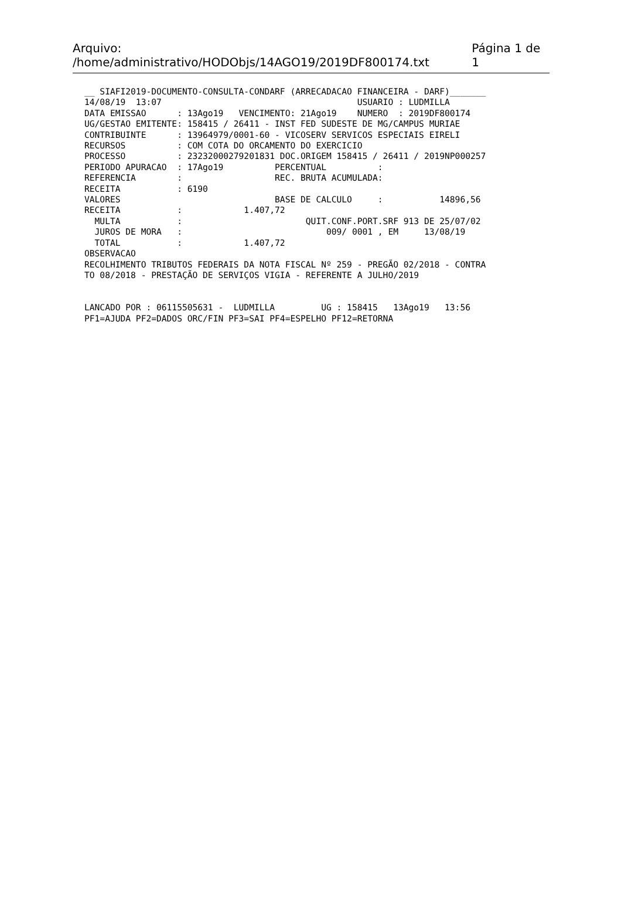Arquivo: /home/administrativo/HODObjs/14AGO19/2019DF800174.txt Página 1 de 1
__ SIAFI2019-DOCUMENTO-CONSULTA-CONDARF (ARRECADACAO FINANCEIRA - DARF)_______
14/08/19  13:07                                      USUARIO : LUDMILLA
DATA EMISSAO      : 13Ago19   VENCIMENTO: 21Ago19    NUMERO  : 2019DF800174
UG/GESTAO EMITENTE: 158415 / 26411 - INST FED SUDESTE DE MG/CAMPUS MURIAE
CONTRIBUINTE      : 13964979/0001-60 - VICOSERV SERVICOS ESPECIAIS EIRELI
RECURSOS          : COM COTA DO ORCAMENTO DO EXERCICIO
PROCESSO          : 23232000279201831 DOC.ORIGEM 158415 / 26411 / 2019NP000257
PERIODO APURACAO  : 17Ago19          PERCENTUAL          :
REFERENCIA        :                  REC. BRUTA ACUMULADA:
RECEITA           : 6190
VALORES                              BASE DE CALCULO     :           14896,56
RECEITA           :            1.407,72
  MULTA           :                        QUIT.CONF.PORT.SRF 913 DE 25/07/02
  JUROS DE MORA   :                            009/ 0001 , EM     13/08/19
  TOTAL           :            1.407,72
OBSERVACAO
RECOLHIMENTO TRIBUTOS FEDERAIS DA NOTA FISCAL Nº 259 - PREGÃO 02/2018 - CONTRA
TO 08/2018 - PRESTAÇÃO DE SERVIÇOS VIGIA - REFERENTE A JULHO/2019


LANCADO POR : 06115505631 -  LUDMILLA         UG : 158415   13Ago19   13:56
PF1=AJUDA PF2=DADOS ORC/FIN PF3=SAI PF4=ESPELHO PF12=RETORNA